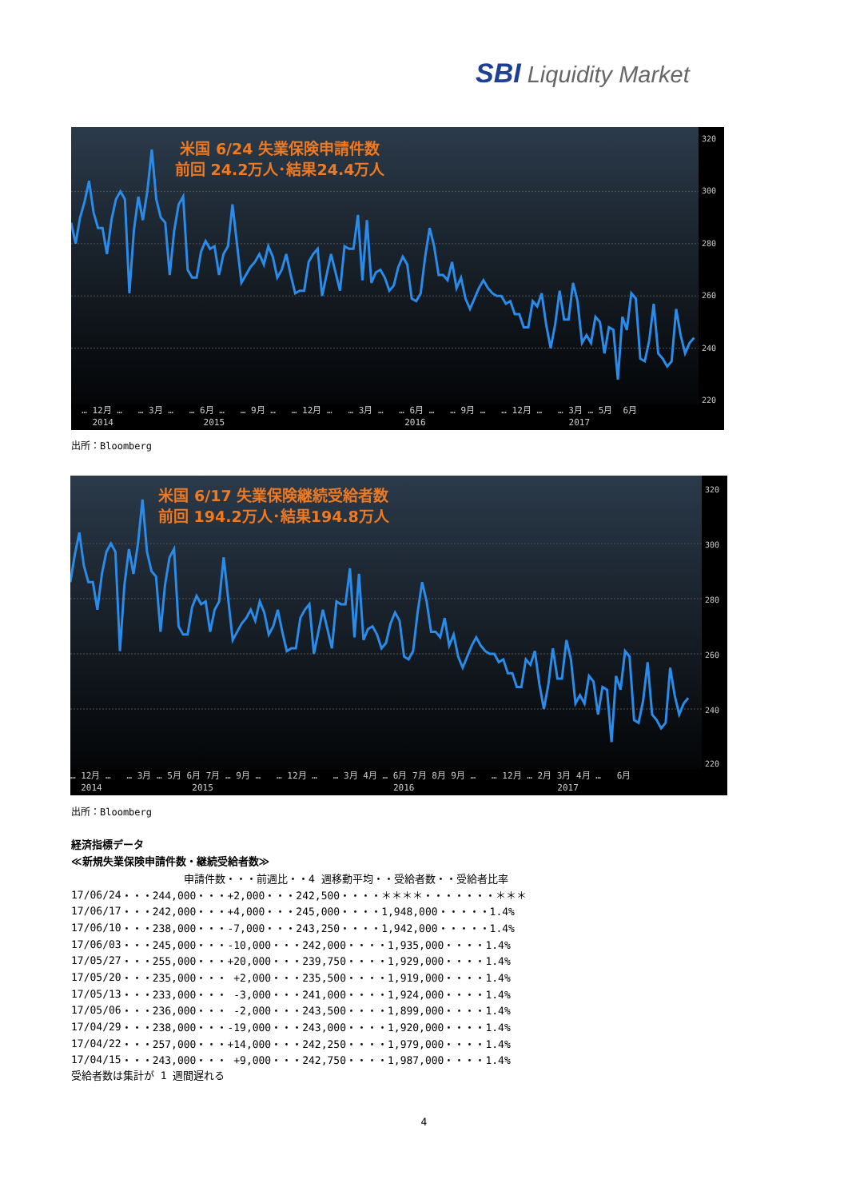SBI Liquidity Market
米国 6/24 失業保険申請件数
前回 24.2万人･結果24.4万人
320
300
280
260
240
220
… 12月 … … 3月 … … 6月 … … 9月 … … 12月 … … 3月 … … 6月 … … 9月 … … 12月 … … 3月 … 5月 6月
2014 2015 2016 2017
出所：Bloomberg
米国 6/17 失業保険継続受給者数
前回 194.2万人･結果194.8万人
320
300
280
260
240
220
… 12月 … … 3月 … 5月 6月 7月 … 9月 … … 12月 … … 3月 4月 … 6月 7月 8月 9月 … … 12月 … 2月 3月 4月 … 6月
2014 2015 2016 2017
出所：Bloomberg
経済指標データ
≪新規失業保険申請件数・継続受給者数≫
| | 申請件数・・・前週比・・4 週移動平均・・受給者数・・受給者比率 |
| --- | --- |
| 17/06/24 | ・・・244,000・・・+2,000・・・242,500・・・・＊＊＊＊・・・・・・・＊＊＊ |
| 17/06/17 | ・・・242,000・・・+4,000・・・245,000・・・・1,948,000・・・・・1.4% |
| 17/06/10 | ・・・238,000・・・-7,000・・・243,250・・・・1,942,000・・・・・1.4% |
| 17/06/03 | ・・・245,000・・・-10,000・・・242,000・・・・1,935,000・・・・1.4% |
| 17/05/27 | ・・・255,000・・・+20,000・・・239,750・・・・1,929,000・・・・1.4% |
| 17/05/20 | ・・・235,000・・・ +2,000・・・235,500・・・・1,919,000・・・・1.4% |
| 17/05/13 | ・・・233,000・・・ -3,000・・・241,000・・・・1,924,000・・・・1.4% |
| 17/05/06 | ・・・236,000・・・ -2,000・・・243,500・・・・1,899,000・・・・1.4% |
| 17/04/29 | ・・・238,000・・・-19,000・・・243,000・・・・1,920,000・・・・1.4% |
| 17/04/22 | ・・・257,000・・・+14,000・・・242,250・・・・1,979,000・・・・1.4% |
| 17/04/15 | ・・・243,000・・・ +9,000・・・242,750・・・・1,987,000・・・・1.4% |
受給者数は集計が 1 週間遅れる
4